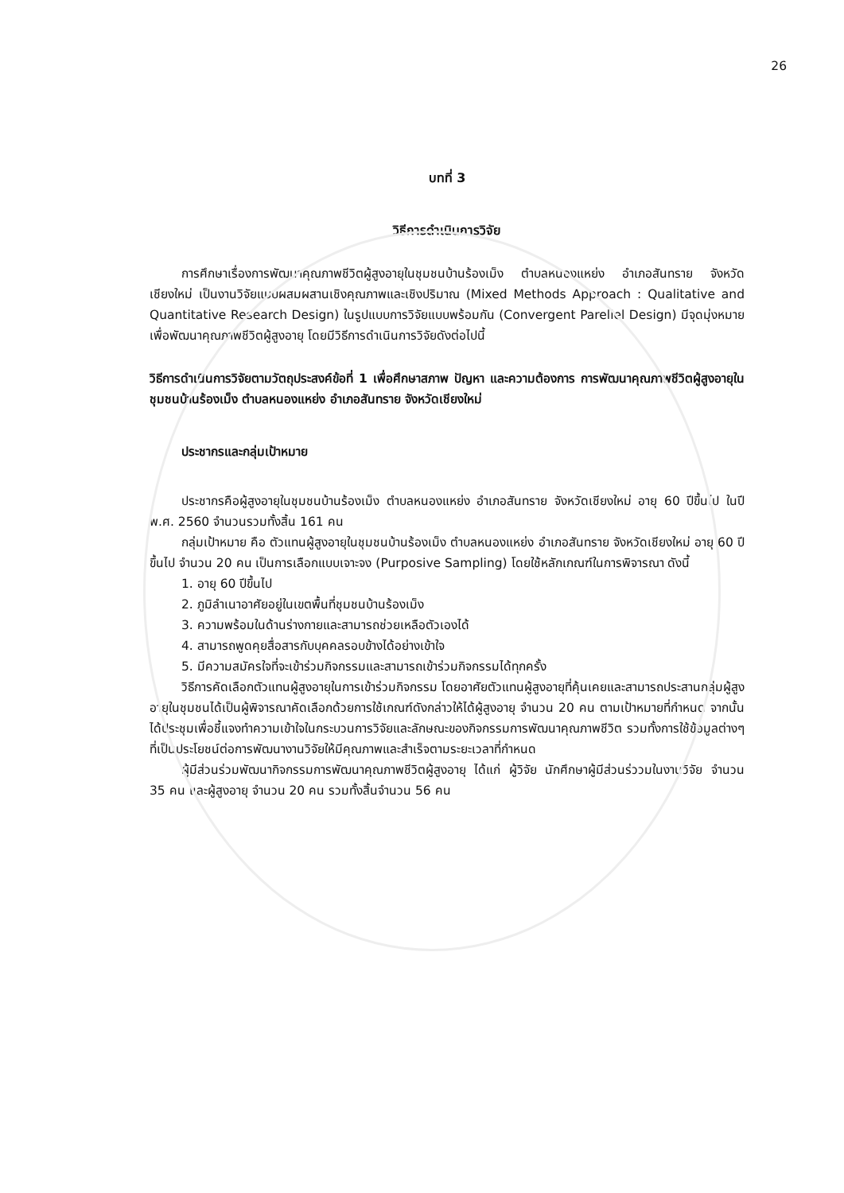26
บทที่ 3
วิธีการดำเนินการวิจัย
การศึกษาเรื่องการพัฒนาคุณภาพชีวิตผู้สูงอายุในชุมชนบ้านร้องเม็ง ตำบลหนองแหย่ง อำเภอสันทราย จังหวัดเชียงใหม่ เป็นงานวิจัยแบบผสมผสานเชิงคุณภาพและเชิงปริมาณ (Mixed Methods Approach : Qualitative and Quantitative Research Design) ในรูปแบบการวิจัยแบบพร้อมกัน (Convergent Parellel Design) มีจุดมุ่งหมายเพื่อพัฒนาคุณภาพชีวิตผู้สูงอายุ โดยมีวิธีการดำเนินการวิจัยดังต่อไปนี้
วิธีการดำเนินการวิจัยตามวัตถุประสงค์ข้อที่ 1 เพื่อศึกษาสภาพ ปัญหา และความต้องการ การพัฒนาคุณภาพชีวิตผู้สูงอายุในชุมชนบ้านร้องเม็ง ตำบลหนองแหย่ง อำเภอสันทราย จังหวัดเชียงใหม่
ประชากรและกลุ่มเป้าหมาย
ประชากรคือผู้สูงอายุในชุมชนบ้านร้องเม็ง ตำบลหนองแหย่ง อำเภอสันทราย จังหวัดเชียงใหม่ อายุ 60 ปีขึ้นไป ในปี พ.ศ. 2560 จำนวนรวมทั้งสิ้น 161 คน
กลุ่มเป้าหมาย คือ ตัวแทนผู้สูงอายุในชุมชนบ้านร้องเม็ง ตำบลหนองแหย่ง อำเภอสันทราย จังหวัดเชียงใหม่ อายุ 60 ปีขึ้นไป จำนวน 20 คน เป็นการเลือกแบบเจาะจง (Purposive Sampling) โดยใช้หลักเกณฑ์ในการพิจารณา ดังนี้
1. อายุ 60 ปีขึ้นไป
2. ภูมิลำเนาอาศัยอยู่ในเขตพื้นที่ชุมชนบ้านร้องเม็ง
3. ความพร้อมในด้านร่างกายและสามารถช่วยเหลือตัวเองได้
4. สามารถพูดคุยสื่อสารกับบุคคลรอบข้างได้อย่างเข้าใจ
5. มีความสมัครใจที่จะเข้าร่วมกิจกรรมและสามารถเข้าร่วมกิจกรรมได้ทุกครั้ง
วิธีการคัดเลือกตัวแทนผู้สูงอายุในการเข้าร่วมกิจกรรม โดยอาศัยตัวแทนผู้สูงอายุที่คุ้นเคยและสามารถประสานกลุ่มผู้สูงอายุในชุมชนได้เป็นผู้พิจารณาคัดเลือกด้วยการใช้เกณฑ์ดังกล่าวให้ได้ผู้สูงอายุ จำนวน 20 คน ตามเป้าหมายที่กำหนด จากนั้นได้ประชุมเพื่อชี้แจงทำความเข้าใจในกระบวนการวิจัยและลักษณะของกิจกรรมการพัฒนาคุณภาพชีวิต รวมทั้งการใช้ข้อมูลต่างๆ ที่เป็นประโยชน์ต่อการพัฒนางานวิจัยให้มีคุณภาพและสำเร็จตามระยะเวลาที่กำหนด
ผู้มีส่วนร่วมพัฒนากิจกรรมการพัฒนาคุณภาพชีวิตผู้สูงอายุ ได้แก่ ผู้วิจัย นักศึกษาผู้มีส่วนร่ววมในงานวิจัย จำนวน 35 คน และผู้สูงอายุ จำนวน 20 คน รวมทั้งสิ้นจำนวน 56 คน